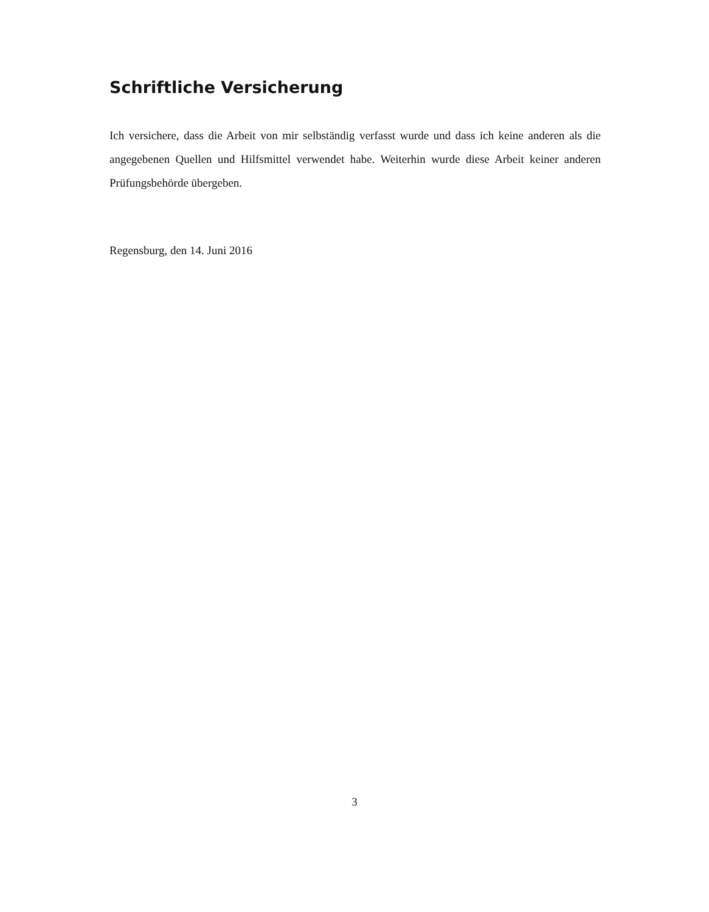Schriftliche Versicherung
Ich versichere, dass die Arbeit von mir selbständig verfasst wurde und dass ich keine anderen als die angegebenen Quellen und Hilfsmittel verwendet habe. Weiterhin wurde diese Arbeit keiner anderen Prüfungsbehörde übergeben.
Regensburg, den 14. Juni 2016
3